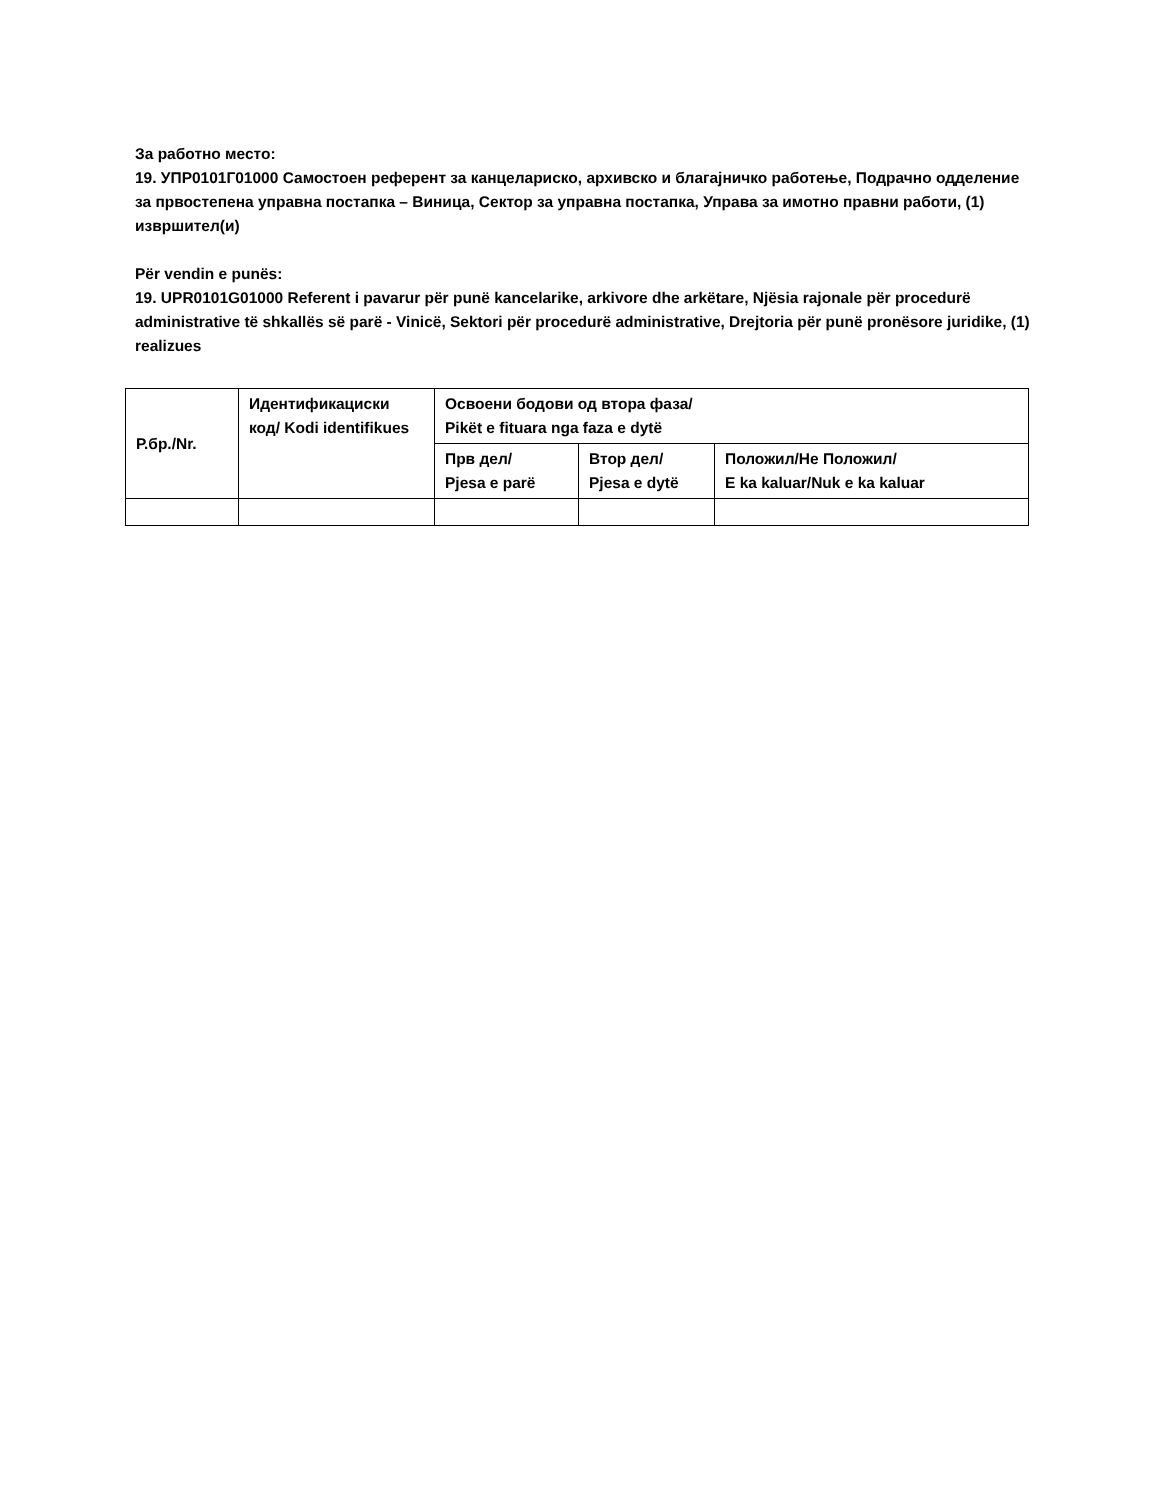За работно место:
19. УПР0101Г01000 Самостоен референт за канцелариско, архивско и благајничко работење, Подрачно одделение за првостепена управна постапка – Виница, Сектор за управна постапка, Управа за имотно правни работи, (1) извршител(и)
Për vendin e punës:
19. UPR0101G01000 Referent i pavarur për punë kancelarike, arkivore dhe arkëtare, Njësia rajonale për procedurë administrative të shkallës së parë - Vinicë, Sektori për procedurë administrative, Drejtoria për punë pronësore juridike, (1) realizues
| Р.бр./Nr. | Идентификациски код/ Kodi identifikues | Освоени бодови од втора фаза/ Pikët e fituara nga faza e dytë | | |
| --- | --- | --- | --- | --- |
| | | Прв дел/ Pjesa e parë | Втор дел/ Pjesa e dytë | Положил/Не Положил/ E ka kaluar/Nuk e ka kaluar |